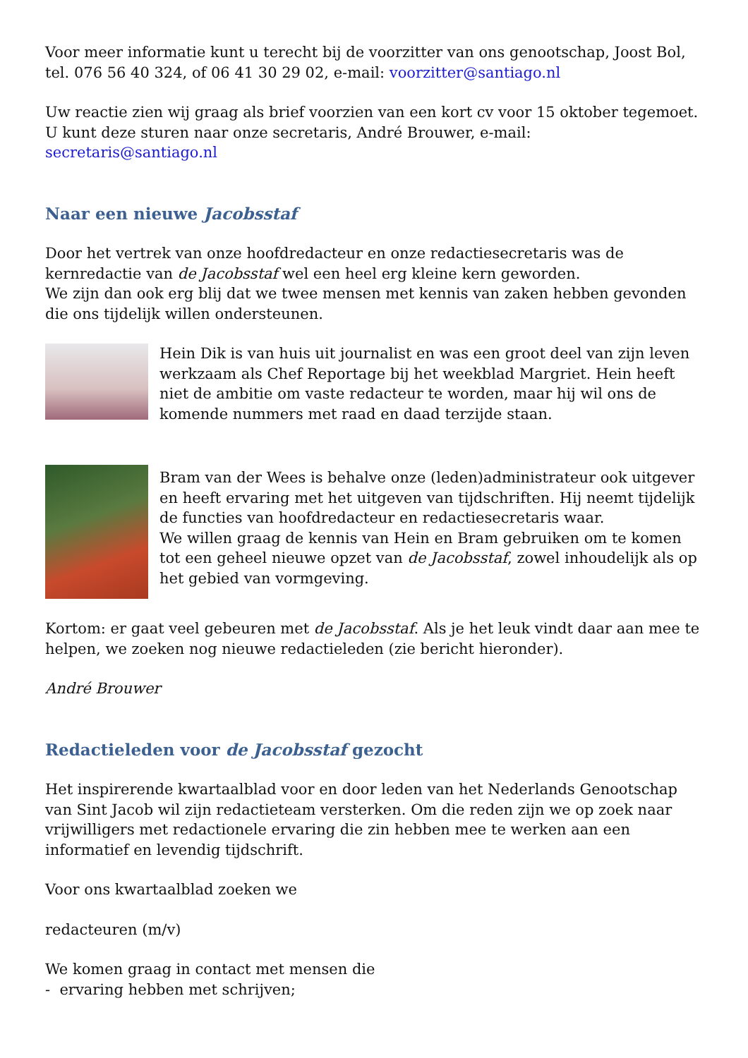Voor meer informatie kunt u terecht bij de voorzitter van ons genootschap, Joost Bol, tel. 076 56 40 324, of 06 41 30 29 02, e-mail: voorzitter@santiago.nl
Uw reactie zien wij graag als brief voorzien van een kort cv voor 15 oktober tegemoet. U kunt deze sturen naar onze secretaris, André Brouwer, e-mail: secretaris@santiago.nl
Naar een nieuwe Jacobsstaf
Door het vertrek van onze hoofdredacteur en onze redactiesecretaris was de kernredactie van de Jacobsstaf wel een heel erg kleine kern geworden.
We zijn dan ook erg blij dat we twee mensen met kennis van zaken hebben gevonden die ons tijdelijk willen ondersteunen.
Hein Dik is van huis uit journalist en was een groot deel van zijn leven werkzaam als Chef Reportage bij het weekblad Margriet. Hein heeft niet de ambitie om vaste redacteur te worden, maar hij wil ons de komende nummers met raad en daad terzijde staan.
Bram van der Wees is behalve onze (leden)administrateur ook uitgever en heeft ervaring met het uitgeven van tijdschriften. Hij neemt tijdelijk de functies van hoofdredacteur en redactiesecretaris waar.
We willen graag de kennis van Hein en Bram gebruiken om te komen tot een geheel nieuwe opzet van de Jacobsstaf, zowel inhoudelijk als op het gebied van vormgeving.
Kortom: er gaat veel gebeuren met de Jacobsstaf. Als je het leuk vindt daar aan mee te helpen, we zoeken nog nieuwe redactieleden (zie bericht hieronder).
André Brouwer
Redactieleden voor de Jacobsstaf gezocht
Het inspirerende kwartaalblad voor en door leden van het Nederlands Genootschap van Sint Jacob wil zijn redactieteam versterken. Om die reden zijn we op zoek naar vrijwilligers met redactionele ervaring die zin hebben mee te werken aan een informatief en levendig tijdschrift.
Voor ons kwartaalblad zoeken we
redacteuren (m/v)
We komen graag in contact met mensen die
- ervaring hebben met schrijven;